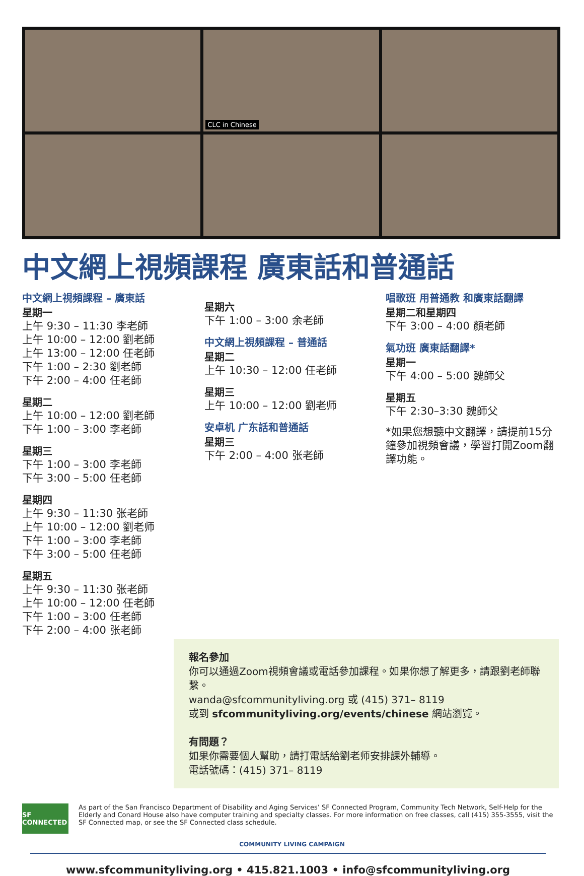CLC in Chinese
中文網上視頻課程 廣東話和普通話
中文網上視頻課程 – 廣東話
星期一
上午 9:30 – 11:30 李老師
上午 10:00 – 12:00 劉老師
上午 13:00 – 12:00 任老師
下午 1:00 – 2:30 劉老師
下午 2:00 – 4:00 任老師
星期二
上午 10:00 – 12:00 劉老師
下午 1:00 – 3:00 李老師
星期三
下午 1:00 – 3:00 李老師
下午 3:00 – 5:00 任老師
星期四
上午 9:30 – 11:30 张老師
上午 10:00 – 12:00 劉老师
下午 1:00 – 3:00 李老師
下午 3:00 – 5:00 任老師
星期五
上午 9:30 – 11:30 张老師
上午 10:00 – 12:00 任老師
下午 1:00 – 3:00 任老師
下午 2:00 – 4:00 张老師
星期六
下午 1:00 – 3:00 余老師
中文網上視頻課程 – 普通話
星期二
上午 10:30 – 12:00 任老師
星期三
上午 10:00 – 12:00 劉老师
安卓机 广东話和普通話
星期三
下午 2:00 – 4:00 张老師
唱歌班 用普通教 和廣東話翻譯
星期二和星期四
下午 3:00 – 4:00 顏老師
氣功班 廣東話翻譯*
星期一
下午 4:00 – 5:00 魏師父
星期五
下午 2:30–3:30 魏師父
*如果您想聽中文翻譯，請提前15分鐘參加視頻會議，學習打開Zoom翻譯功能。
報名參加
你可以通過Zoom視頻會議或電話參加課程。如果你想了解更多，請跟劉老師聯繫。
wanda@sfcommunityliving.org 或 (415) 371– 8119
或到 sfcommunityliving.org/events/chinese 網站瀏覽。
有問題？
如果你需要個人幫助，請打電話給劉老师安排課外輔導。
電話號碼：(415) 371– 8119
SF CONNECTED
As part of the San Francisco Department of Disability and Aging Services’ SF Connected Program, Community Tech Network, Self-Help for the Elderly and Conard House also have computer training and specialty classes. For more information on free classes, call (415) 355-3555, visit the SF Connected map, or see the SF Connected class schedule.
COMMUNITY LIVING CAMPAIGN
www.sfcommunityliving.org • 415.821.1003 • info@sfcommunityliving.org